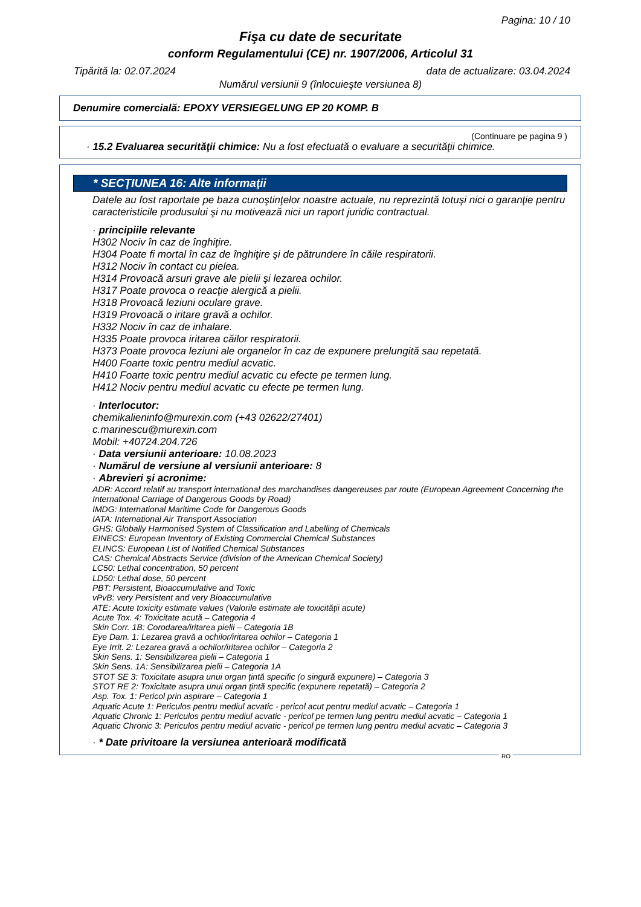Pagina: 10 / 10
Fişa cu date de securitate
conform Regulamentului (CE) nr. 1907/2006, Articolul 31
Tipărită la: 02.07.2024 data de actualizare: 03.04.2024
Numărul versiunii 9 (înlocuieşte versiunea 8)
Denumire comercială: EPOXY VERSIEGELUNG EP 20 KOMP. B
(Continuare pe pagina 9 )
· 15.2 Evaluarea securităţii chimice: Nu a fost efectuată o evaluare a securităţii chimice.
* SECŢIUNEA 16: Alte informaţii
Datele au fost raportate pe baza cunoştinţelor noastre actuale, nu reprezintă totuşi nici o garanţie pentru caracteristicile produsului şi nu motivează nici un raport juridic contractual.
· principiile relevante
H302 Nociv în caz de înghiţire.
H304 Poate fi mortal în caz de înghiţire şi de pătrundere în căile respiratorii.
H312 Nociv în contact cu pielea.
H314 Provoacă arsuri grave ale pielii şi lezarea ochilor.
H317 Poate provoca o reacţie alergică a pielii.
H318 Provoacă leziuni oculare grave.
H319 Provoacă o iritare gravă a ochilor.
H332 Nociv în caz de inhalare.
H335 Poate provoca iritarea căilor respiratorii.
H373 Poate provoca leziuni ale organelor în caz de expunere prelungită sau repetată.
H400 Foarte toxic pentru mediul acvatic.
H410 Foarte toxic pentru mediul acvatic cu efecte pe termen lung.
H412 Nociv pentru mediul acvatic cu efecte pe termen lung.
· Interlocutor:
chemikalieninfo@murexin.com (+43 02622/27401)
c.marinescu@murexin.com
Mobil: +40724.204.726
· Data versiunii anterioare: 10.08.2023
· Numărul de versiune al versiunii anterioare: 8
· Abrevieri şi acronime:
ADR: Accord relatif au transport international des marchandises dangereuses par route (European Agreement Concerning the International Carriage of Dangerous Goods by Road)
IMDG: International Maritime Code for Dangerous Goods
IATA: International Air Transport Association
GHS: Globally Harmonised System of Classification and Labelling of Chemicals
EINECS: European Inventory of Existing Commercial Chemical Substances
ELINCS: European List of Notified Chemical Substances
CAS: Chemical Abstracts Service (division of the American Chemical Society)
LC50: Lethal concentration, 50 percent
LD50: Lethal dose, 50 percent
PBT: Persistent, Bioaccumulative and Toxic
vPvB: very Persistent and very Bioaccumulative
ATE: Acute toxicity estimate values (Valorile estimate ale toxicităţii acute)
Acute Tox. 4: Toxicitate acută – Categoria 4
Skin Corr. 1B: Corodarea/iritarea pielii – Categoria 1B
Eye Dam. 1: Lezarea gravă a ochilor/iritarea ochilor – Categoria 1
Eye Irrit. 2: Lezarea gravă a ochilor/iritarea ochilor – Categoria 2
Skin Sens. 1: Sensibilizarea pielii – Categoria 1
Skin Sens. 1A: Sensibilizarea pielii – Categoria 1A
STOT SE 3: Toxicitate asupra unui organ ţintă specific (o singură expunere) – Categoria 3
STOT RE 2: Toxicitate asupra unui organ ţintă specific (expunere repetată) – Categoria 2
Asp. Tox. 1: Pericol prin aspirare – Categoria 1
Aquatic Acute 1: Periculos pentru mediul acvatic - pericol acut pentru mediul acvatic – Categoria 1
Aquatic Chronic 1: Periculos pentru mediul acvatic - pericol pe termen lung pentru mediul acvatic – Categoria 1
Aquatic Chronic 3: Periculos pentru mediul acvatic - pericol pe termen lung pentru mediul acvatic – Categoria 3
· * Date privitoare la versiunea anterioară modificată
RO